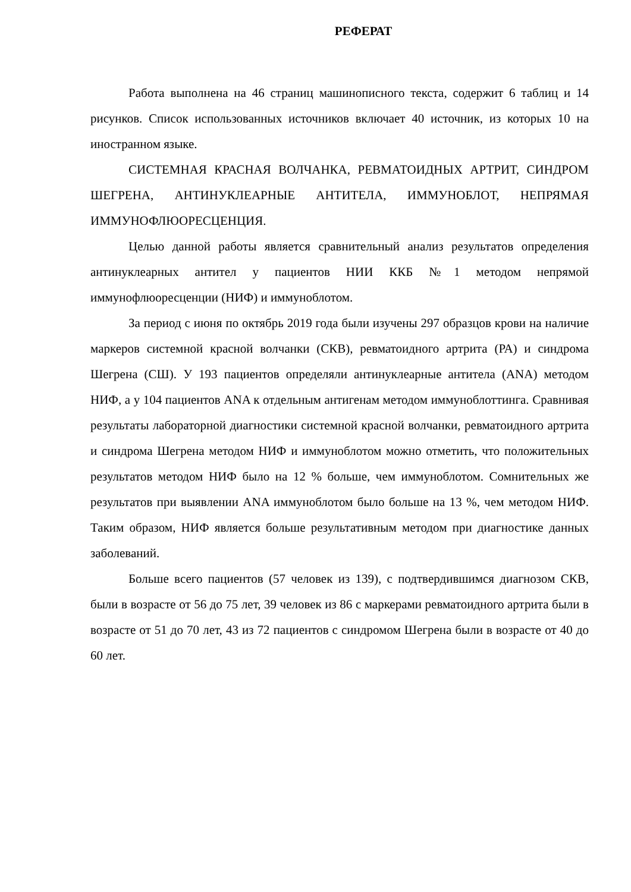РЕФЕРАТ
Работа выполнена на 46 страниц машинописного текста, содержит 6 таблиц и 14 рисунков. Список использованных источников включает 40 источник, из которых 10 на иностранном языке.
СИСТЕМНАЯ КРАСНАЯ ВОЛЧАНКА, РЕВМАТОИДНЫХ АРТРИТ, СИНДРОМ ШЕГРЕНА, АНТИНУКЛЕАРНЫЕ АНТИТЕЛА, ИММУНОБЛОТ, НЕПРЯМАЯ ИММУНОФЛЮОРЕСЦЕНЦИЯ.
Целью данной работы является сравнительный анализ результатов определения антинуклеарных антител у пациентов НИИ ККБ №1 методом непрямой иммунофлюоресценции (НИФ) и иммуноблотом.
За период с июня по октябрь 2019 года были изучены 297 образцов крови на наличие маркеров системной красной волчанки (СКВ), ревматоидного артрита (РА) и синдрома Шегрена (СШ). У 193 пациентов определяли антинуклеарные антитела (ANA) методом НИФ, а у 104 пациентов ANA к отдельным антигенам методом иммуноблоттинга. Сравнивая результаты лабораторной диагностики системной красной волчанки, ревматоидного артрита и синдрома Шегрена методом НИФ и иммуноблотом можно отметить, что положительных результатов методом НИФ было на 12 % больше, чем иммуноблотом. Сомнительных же результатов при выявлении ANA иммуноблотом было больше на 13 %, чем методом НИФ. Таким образом, НИФ является больше результативным методом при диагностике данных заболеваний.
Больше всего пациентов (57 человек из 139), с подтвердившимся диагнозом СКВ, были в возрасте от 56 до 75 лет, 39 человек из 86 с маркерами ревматоидного артрита были в возрасте от 51 до 70 лет, 43 из 72 пациентов с синдромом Шегрена были в возрасте от 40 до 60 лет.